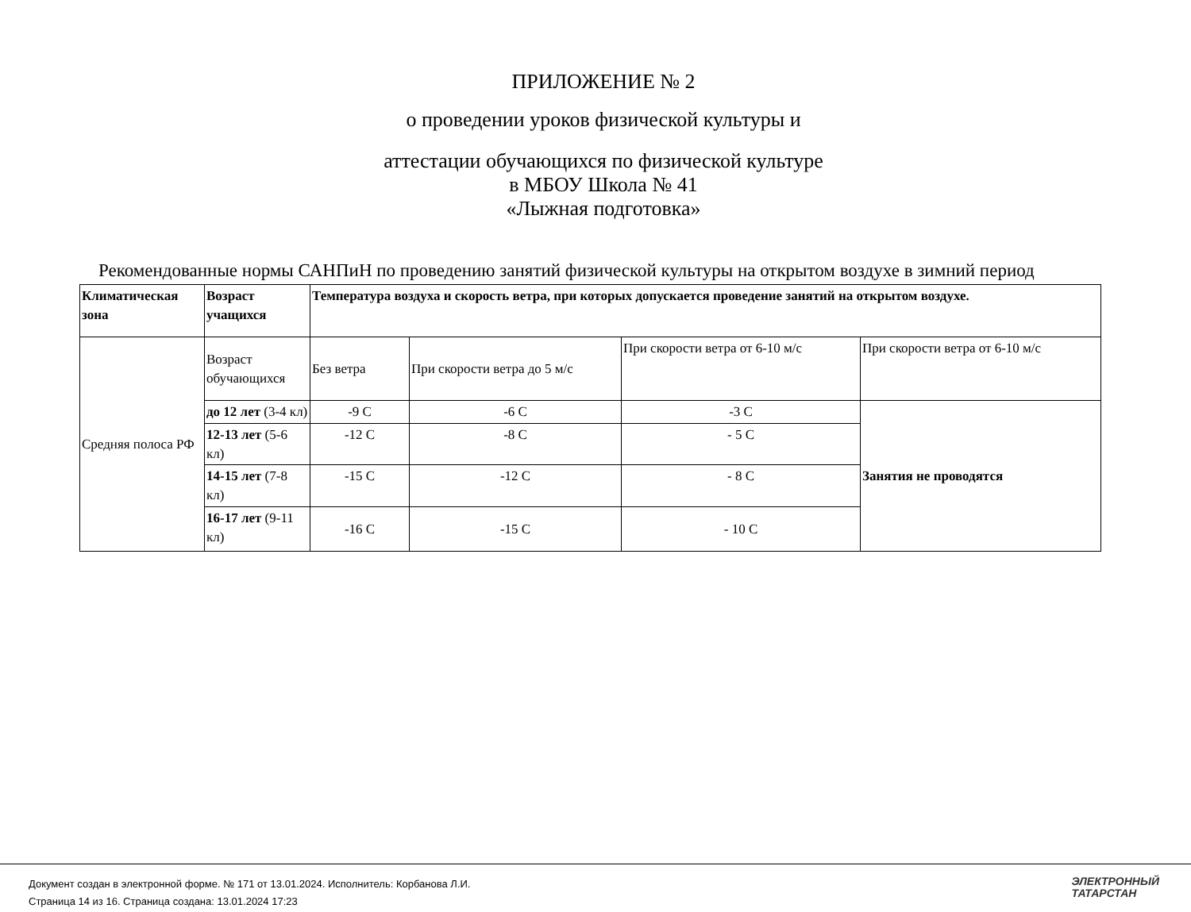ПРИЛОЖЕНИЕ № 2
о проведении уроков физической культуры и
аттестации обучающихся по физической культуре
в МБОУ Школа № 41
«Лыжная подготовка»
Рекомендованные нормы САНПиН по проведению занятий физической культуры на открытом воздухе в зимний период
| Климатическая зона | Возраст учащихся | Температура воздуха и скорость ветра, при которых допускается проведение занятий на открытом воздухе. | | | |
| Средняя полоса РФ | Возраст обучающихся | Без ветра | При скорости ветра до 5 м/с | При скорости ветра от 6-10 м/с | При скорости ветра от 6-10 м/с |
| | до 12 лет (3-4 кл) | -9 С | -6 С | -3 С | Занятия не проводятся |
| | 12-13 лет (5-6 кл) | -12 С | -8 С | - 5 С | |
| | 14-15 лет (7-8 кл) | -15 С | -12 С | - 8 С | |
| | 16-17 лет (9-11 кл) | -16 С | -15 С | - 10 С | |
Документ создан в электронной форме. № 171 от 13.01.2024. Исполнитель: Корбанова Л.И.
Страница 14 из 16. Страница создана: 13.01.2024 17:23
ЭЛЕКТРОННЫЙ
ТАТАРСТАН